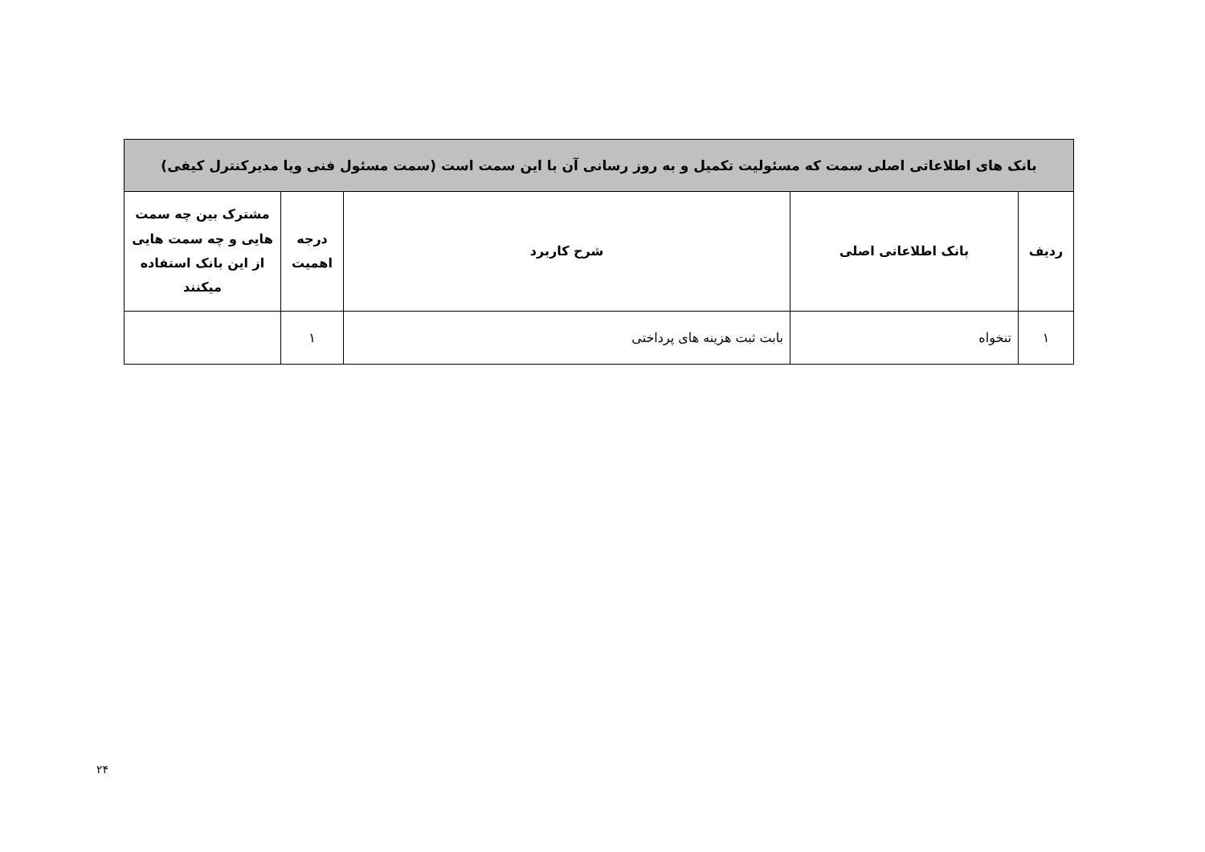| بانک های اطلاعاتی اصلی سمت که مسئولیت تکمیل و به روز رسانی آن با این سمت است (سمت مسئول فنی ویا مدیرکنترل کیفی) | | | | |
| ردیف | بانک اطلاعاتی اصلی | شرح کاربرد | درجه اهمیت | مشترک بین چه سمت هایی و چه سمت هایی از این بانک استفاده میکنند |
| ۱ | تنخواه | بابت ثبت هزینه های پرداختی | ۱ | |
۲۴